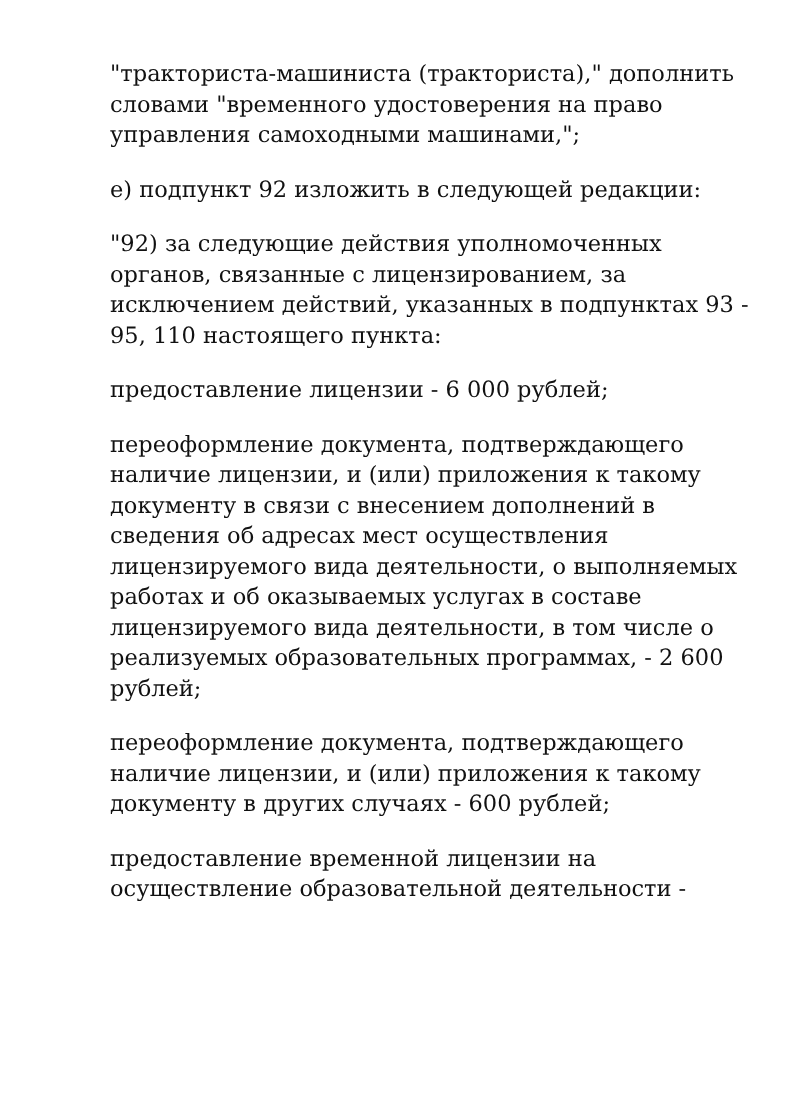"тракториста-машиниста (тракториста)," дополнить словами "временного удостоверения на право управления самоходными машинами,";
е) подпункт 92 изложить в следующей редакции:
"92) за следующие действия уполномоченных органов, связанные с лицензированием, за исключением действий, указанных в подпунктах 93 - 95, 110 настоящего пункта:
предоставление лицензии - 6 000 рублей;
переоформление документа, подтверждающего наличие лицензии, и (или) приложения к такому документу в связи с внесением дополнений в сведения об адресах мест осуществления лицензируемого вида деятельности, о выполняемых работах и об оказываемых услугах в составе лицензируемого вида деятельности, в том числе о реализуемых образовательных программах, - 2 600 рублей;
переоформление документа, подтверждающего наличие лицензии, и (или) приложения к такому документу в других случаях - 600 рублей;
предоставление временной лицензии на осуществление образовательной деятельности -